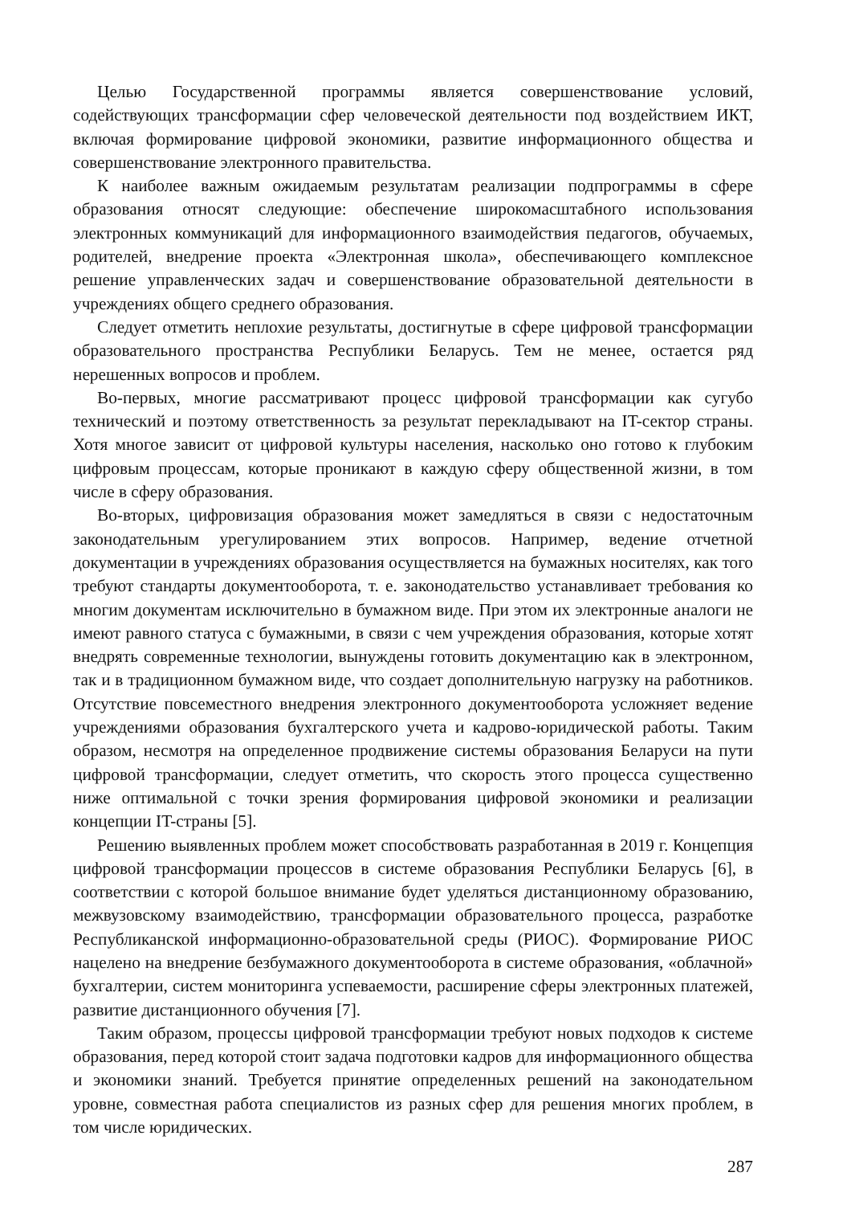Целью Государственной программы является совершенствование условий, содействующих трансформации сфер человеческой деятельности под воздействием ИКТ, включая формирование цифровой экономики, развитие информационного общества и совершенствование электронного правительства.
К наиболее важным ожидаемым результатам реализации подпрограммы в сфере образования относят следующие: обеспечение широкомасштабного использования электронных коммуникаций для информационного взаимодействия педагогов, обучаемых, родителей, внедрение проекта «Электронная школа», обеспечивающего комплексное решение управленческих задач и совершенствование образовательной деятельности в учреждениях общего среднего образования.
Следует отметить неплохие результаты, достигнутые в сфере цифровой трансформации образовательного пространства Республики Беларусь. Тем не менее, остается ряд нерешенных вопросов и проблем.
Во-первых, многие рассматривают процесс цифровой трансформации как сугубо технический и поэтому ответственность за результат перекладывают на IT-сектор страны. Хотя многое зависит от цифровой культуры населения, насколько оно готово к глубоким цифровым процессам, которые проникают в каждую сферу общественной жизни, в том числе в сферу образования.
Во-вторых, цифровизация образования может замедляться в связи с недостаточным законодательным урегулированием этих вопросов. Например, ведение отчетной документации в учреждениях образования осуществляется на бумажных носителях, как того требуют стандарты документооборота, т. е. законодательство устанавливает требования ко многим документам исключительно в бумажном виде. При этом их электронные аналоги не имеют равного статуса с бумажными, в связи с чем учреждения образования, которые хотят внедрять современные технологии, вынуждены готовить документацию как в электронном, так и в традиционном бумажном виде, что создает дополнительную нагрузку на работников. Отсутствие повсеместного внедрения электронного документооборота усложняет ведение учреждениями образования бухгалтерского учета и кадрово-юридической работы. Таким образом, несмотря на определенное продвижение системы образования Беларуси на пути цифровой трансформации, следует отметить, что скорость этого процесса существенно ниже оптимальной с точки зрения формирования цифровой экономики и реализации концепции IT-страны [5].
Решению выявленных проблем может способствовать разработанная в 2019 г. Концепция цифровой трансформации процессов в системе образования Республики Беларусь [6], в соответствии с которой большое внимание будет уделяться дистанционному образованию, межвузовскому взаимодействию, трансформации образовательного процесса, разработке Республиканской информационно-образовательной среды (РИОС). Формирование РИОС нацелено на внедрение безбумажного документооборота в системе образования, «облачной» бухгалтерии, систем мониторинга успеваемости, расширение сферы электронных платежей, развитие дистанционного обучения [7].
Таким образом, процессы цифровой трансформации требуют новых подходов к системе образования, перед которой стоит задача подготовки кадров для информационного общества и экономики знаний. Требуется принятие определенных решений на законодательном уровне, совместная работа специалистов из разных сфер для решения многих проблем, в том числе юридических.
287